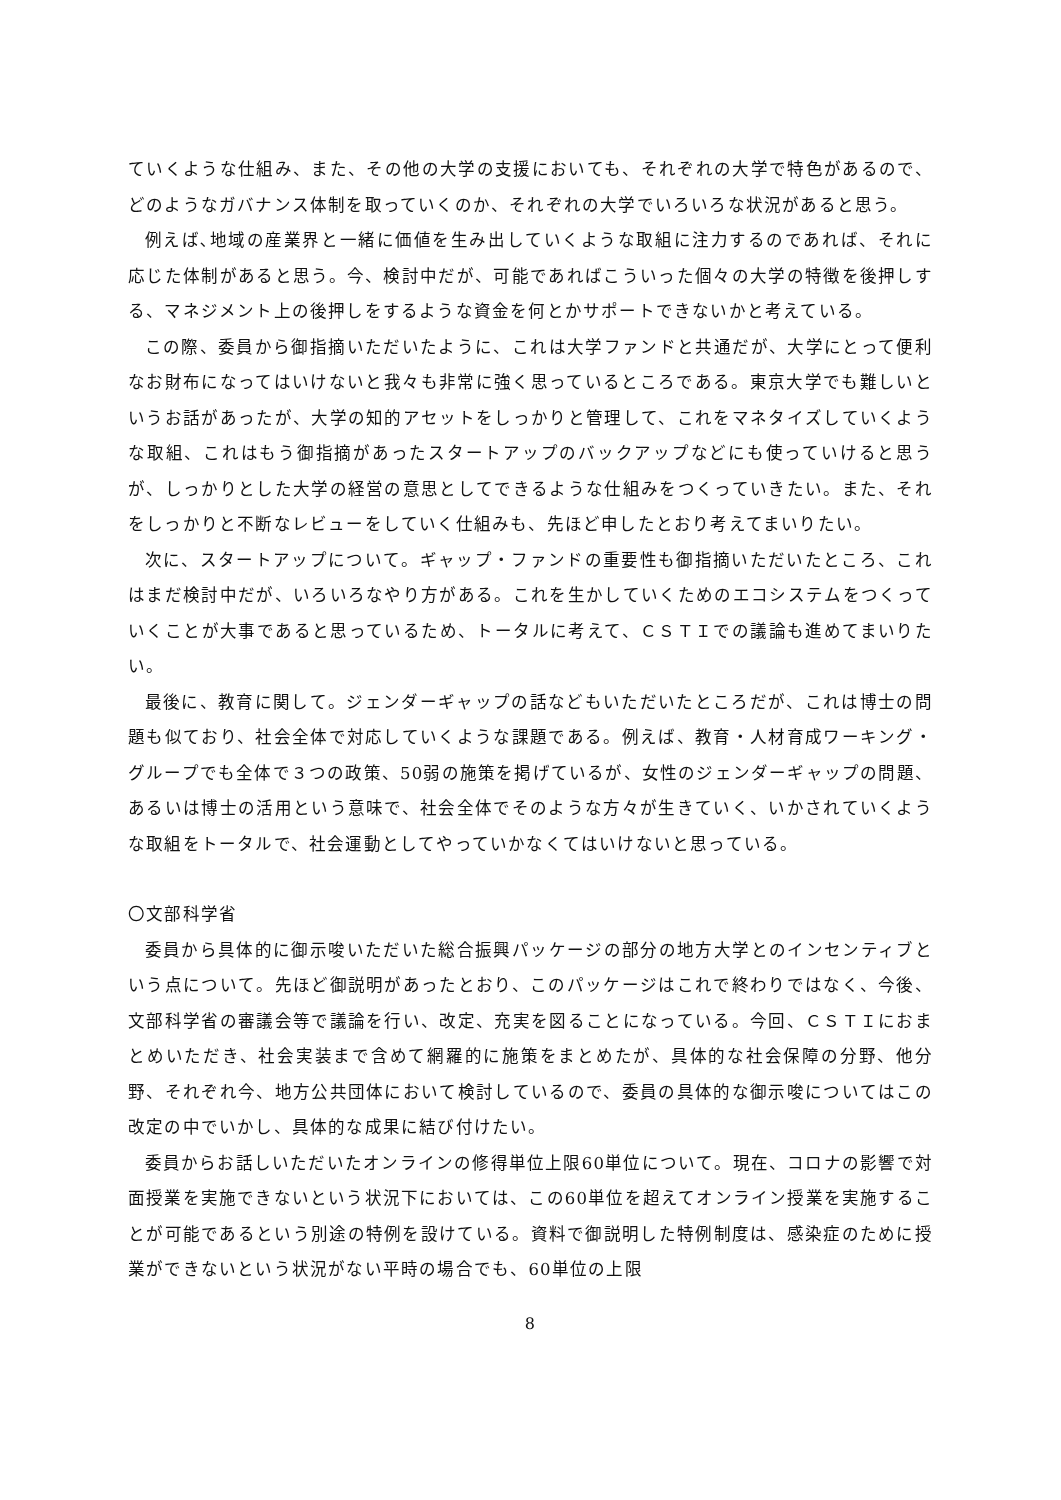ていくような仕組み、また、その他の大学の支援においても、それぞれの大学で特色があるので、どのようなガバナンス体制を取っていくのか、それぞれの大学でいろいろな状況があると思う。
例えば､地域の産業界と一緒に価値を生み出していくような取組に注力するのであれば、それに応じた体制があると思う。今、検討中だが、可能であればこういった個々の大学の特徴を後押しする、マネジメント上の後押しをするような資金を何とかサポートできないかと考えている。
この際、委員から御指摘いただいたように、これは大学ファンドと共通だが、大学にとって便利なお財布になってはいけないと我々も非常に強く思っているところである。東京大学でも難しいというお話があったが、大学の知的アセットをしっかりと管理して、これをマネタイズしていくような取組、これはもう御指摘があったスタートアップのバックアップなどにも使っていけると思うが、しっかりとした大学の経営の意思としてできるような仕組みをつくっていきたい。また、それをしっかりと不断なレビューをしていく仕組みも、先ほど申したとおり考えてまいりたい。
次に、スタートアップについて。ギャップ・ファンドの重要性も御指摘いただいたところ、これはまだ検討中だが、いろいろなやり方がある。これを生かしていくためのエコシステムをつくっていくことが大事であると思っているため、トータルに考えて、ＣＳＴＩでの議論も進めてまいりたい。
最後に、教育に関して。ジェンダーギャップの話などもいただいたところだが、これは博士の問題も似ており、社会全体で対応していくような課題である。例えば、教育・人材育成ワーキング・グループでも全体で３つの政策、50弱の施策を掲げているが、女性のジェンダーギャップの問題、あるいは博士の活用という意味で、社会全体でそのような方々が生きていく、いかされていくような取組をトータルで、社会運動としてやっていかなくてはいけないと思っている。
〇文部科学省
委員から具体的に御示唆いただいた総合振興パッケージの部分の地方大学とのインセンティブという点について。先ほど御説明があったとおり、このパッケージはこれで終わりではなく、今後、文部科学省の審議会等で議論を行い、改定、充実を図ることになっている。今回、ＣＳＴＩにおまとめいただき、社会実装まで含めて網羅的に施策をまとめたが、具体的な社会保障の分野、他分野、それぞれ今、地方公共団体において検討しているので、委員の具体的な御示唆についてはこの改定の中でいかし、具体的な成果に結び付けたい。
委員からお話しいただいたオンラインの修得単位上限60単位について。現在、コロナの影響で対面授業を実施できないという状況下においては、この60単位を超えてオンライン授業を実施することが可能であるという別途の特例を設けている。資料で御説明した特例制度は、感染症のために授業ができないという状況がない平時の場合でも、60単位の上限
8